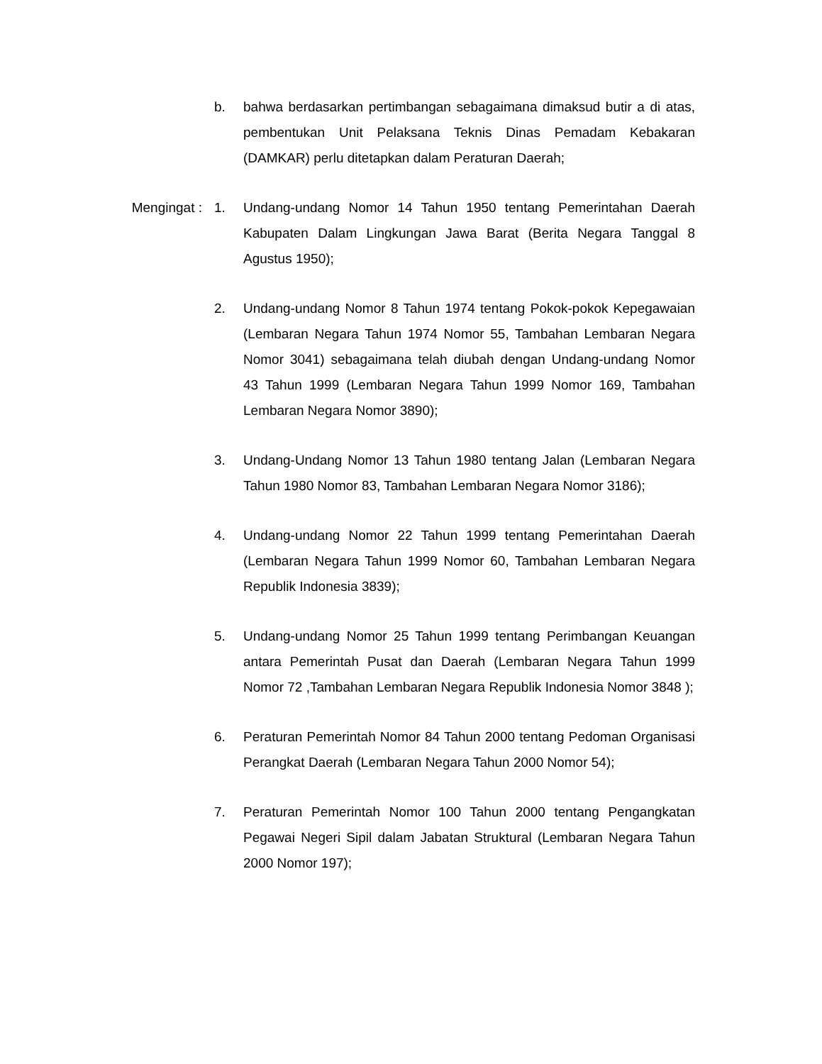b. bahwa berdasarkan pertimbangan sebagaimana dimaksud butir a di atas, pembentukan Unit Pelaksana Teknis Dinas Pemadam Kebakaran (DAMKAR) perlu ditetapkan dalam Peraturan Daerah;
Mengingat : 1. Undang-undang Nomor 14 Tahun 1950 tentang Pemerintahan Daerah Kabupaten Dalam Lingkungan Jawa Barat (Berita Negara Tanggal 8 Agustus 1950);
2. Undang-undang Nomor 8 Tahun 1974 tentang Pokok-pokok Kepegawaian (Lembaran Negara Tahun 1974 Nomor 55, Tambahan Lembaran Negara Nomor 3041) sebagaimana telah diubah dengan Undang-undang Nomor 43 Tahun 1999 (Lembaran Negara Tahun 1999 Nomor 169, Tambahan Lembaran Negara Nomor 3890);
3. Undang-Undang Nomor 13 Tahun 1980 tentang Jalan (Lembaran Negara Tahun 1980 Nomor 83, Tambahan Lembaran Negara Nomor 3186);
4. Undang-undang Nomor 22 Tahun 1999 tentang Pemerintahan Daerah (Lembaran Negara Tahun 1999 Nomor 60, Tambahan Lembaran Negara Republik Indonesia 3839);
5. Undang-undang Nomor 25 Tahun 1999 tentang Perimbangan Keuangan antara Pemerintah Pusat dan Daerah (Lembaran Negara Tahun 1999 Nomor 72 ,Tambahan Lembaran Negara Republik Indonesia Nomor 3848 );
6. Peraturan Pemerintah Nomor 84 Tahun 2000 tentang Pedoman Organisasi Perangkat Daerah (Lembaran Negara Tahun 2000 Nomor 54);
7. Peraturan Pemerintah Nomor 100 Tahun 2000 tentang Pengangkatan Pegawai Negeri Sipil dalam Jabatan Struktural (Lembaran Negara Tahun 2000 Nomor 197);